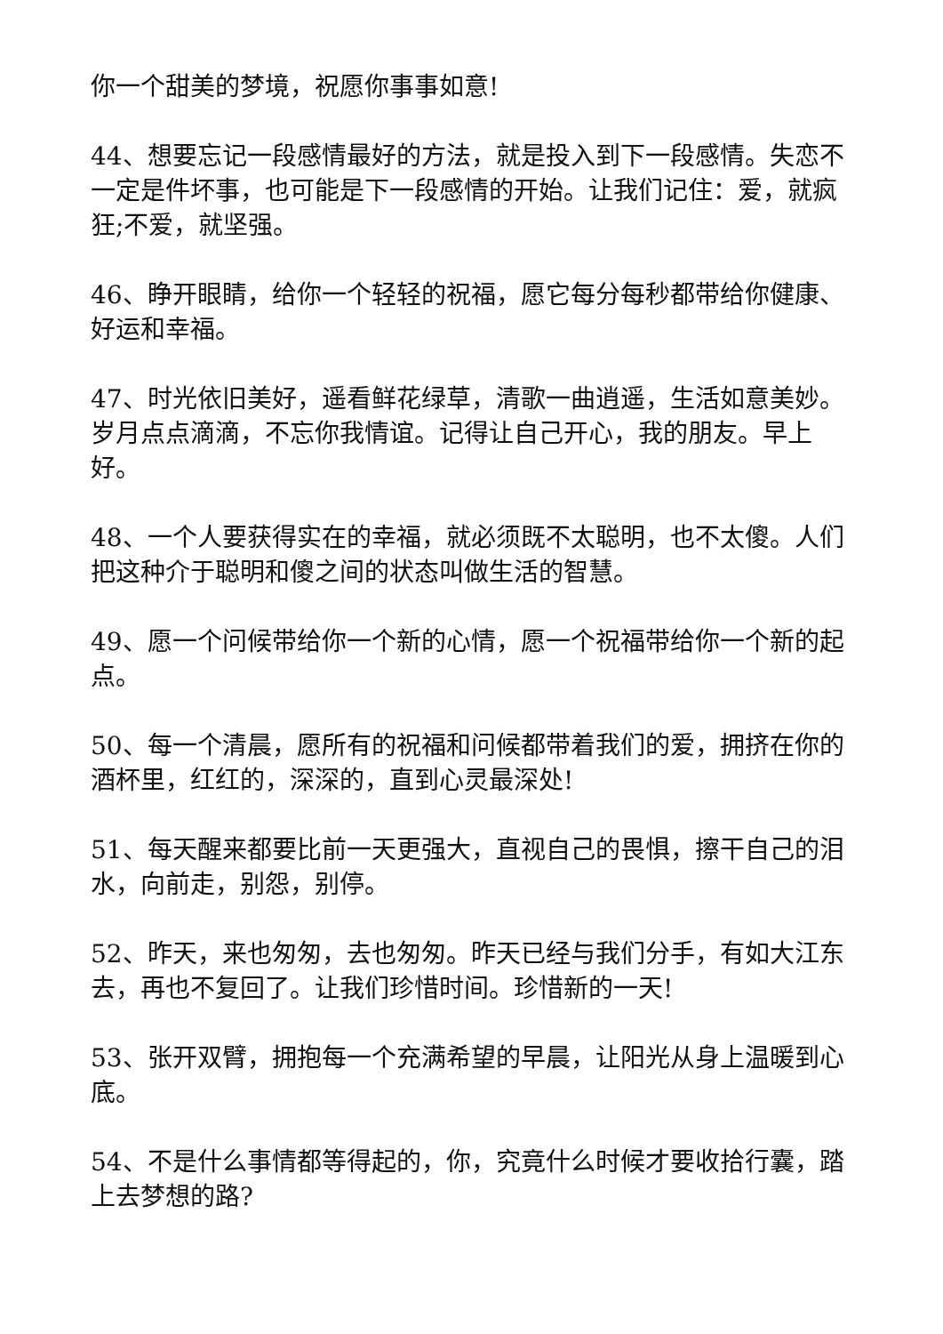你一个甜美的梦境，祝愿你事事如意!
44、想要忘记一段感情最好的方法，就是投入到下一段感情。失恋不一定是件坏事，也可能是下一段感情的开始。让我们记住：爱，就疯狂;不爱，就坚强。
46、睁开眼睛，给你一个轻轻的祝福，愿它每分每秒都带给你健康、好运和幸福。
47、时光依旧美好，遥看鲜花绿草，清歌一曲逍遥，生活如意美妙。岁月点点滴滴，不忘你我情谊。记得让自己开心，我的朋友。早上好。
48、一个人要获得实在的幸福，就必须既不太聪明，也不太傻。人们把这种介于聪明和傻之间的状态叫做生活的智慧。
49、愿一个问候带给你一个新的心情，愿一个祝福带给你一个新的起点。
50、每一个清晨，愿所有的祝福和问候都带着我们的爱，拥挤在你的酒杯里，红红的，深深的，直到心灵最深处!
51、每天醒来都要比前一天更强大，直视自己的畏惧，擦干自己的泪水，向前走，别怨，别停。
52、昨天，来也匆匆，去也匆匆。昨天已经与我们分手，有如大江东去，再也不复回了。让我们珍惜时间。珍惜新的一天!
53、张开双臂，拥抱每一个充满希望的早晨，让阳光从身上温暖到心底。
54、不是什么事情都等得起的，你，究竟什么时候才要收拾行囊，踏上去梦想的路?